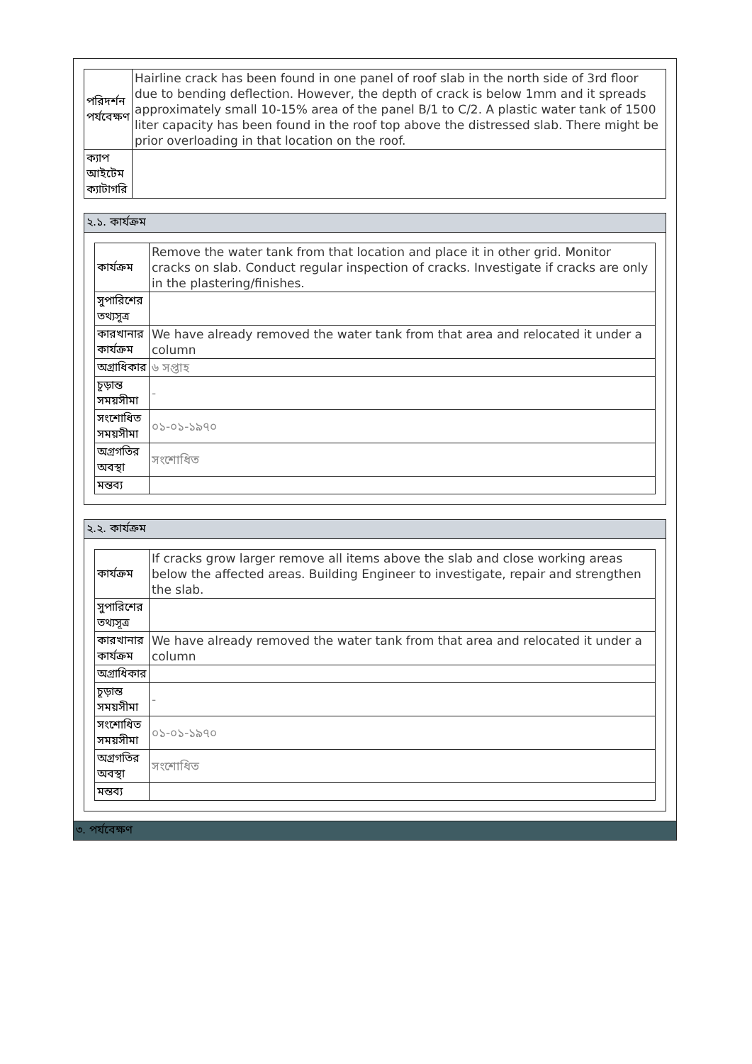| পরিদর্শন পর্যবেক্ষণ | Hairline crack has been found in one panel of roof slab in the north side of 3rd floor due to bending deflection. However, the depth of crack is below 1mm and it spreads approximately small 10-15% area of the panel B/1 to C/2. A plastic water tank of 1500 liter capacity has been found in the roof top above the distressed slab. There might be prior overloading in that location on the roof. |
| ক্যাপ আইটেম ক্যাটাগরি | |
২.১. কার্যক্রম
| কার্যক্রম | Remove the water tank from that location and place it in other grid. Monitor cracks on slab. Conduct regular inspection of cracks. Investigate if cracks are only in the plastering/finishes. |
| সুপারিশের তথ্যসূত্র | |
| কারখানার কার্যক্রম | We have already removed the water tank from that area and relocated it under a column |
| অগ্রাধিকার | ৬ সপ্তাহ |
| চূড়ান্ত সময়সীমা | - |
| সংশোধিত সময়সীমা | ০১-০১-১৯৭০ |
| অগ্রগতির অবস্থা | সংশোধিত |
| মন্তব্য | |
২.২. কার্যক্রম
| কার্যক্রম | If cracks grow larger remove all items above the slab and close working areas below the affected areas. Building Engineer to investigate, repair and strengthen the slab. |
| সুপারিশের তথ্যসূত্র | |
| কারখানার কার্যক্রম | We have already removed the water tank from that area and relocated it under a column |
| অগ্রাধিকার | |
| চূড়ান্ত সময়সীমা | - |
| সংশোধিত সময়সীমা | ০১-০১-১৯৭০ |
| অগ্রগতির অবস্থা | সংশোধিত |
| মন্তব্য | |
৩. পর্যবেক্ষণ